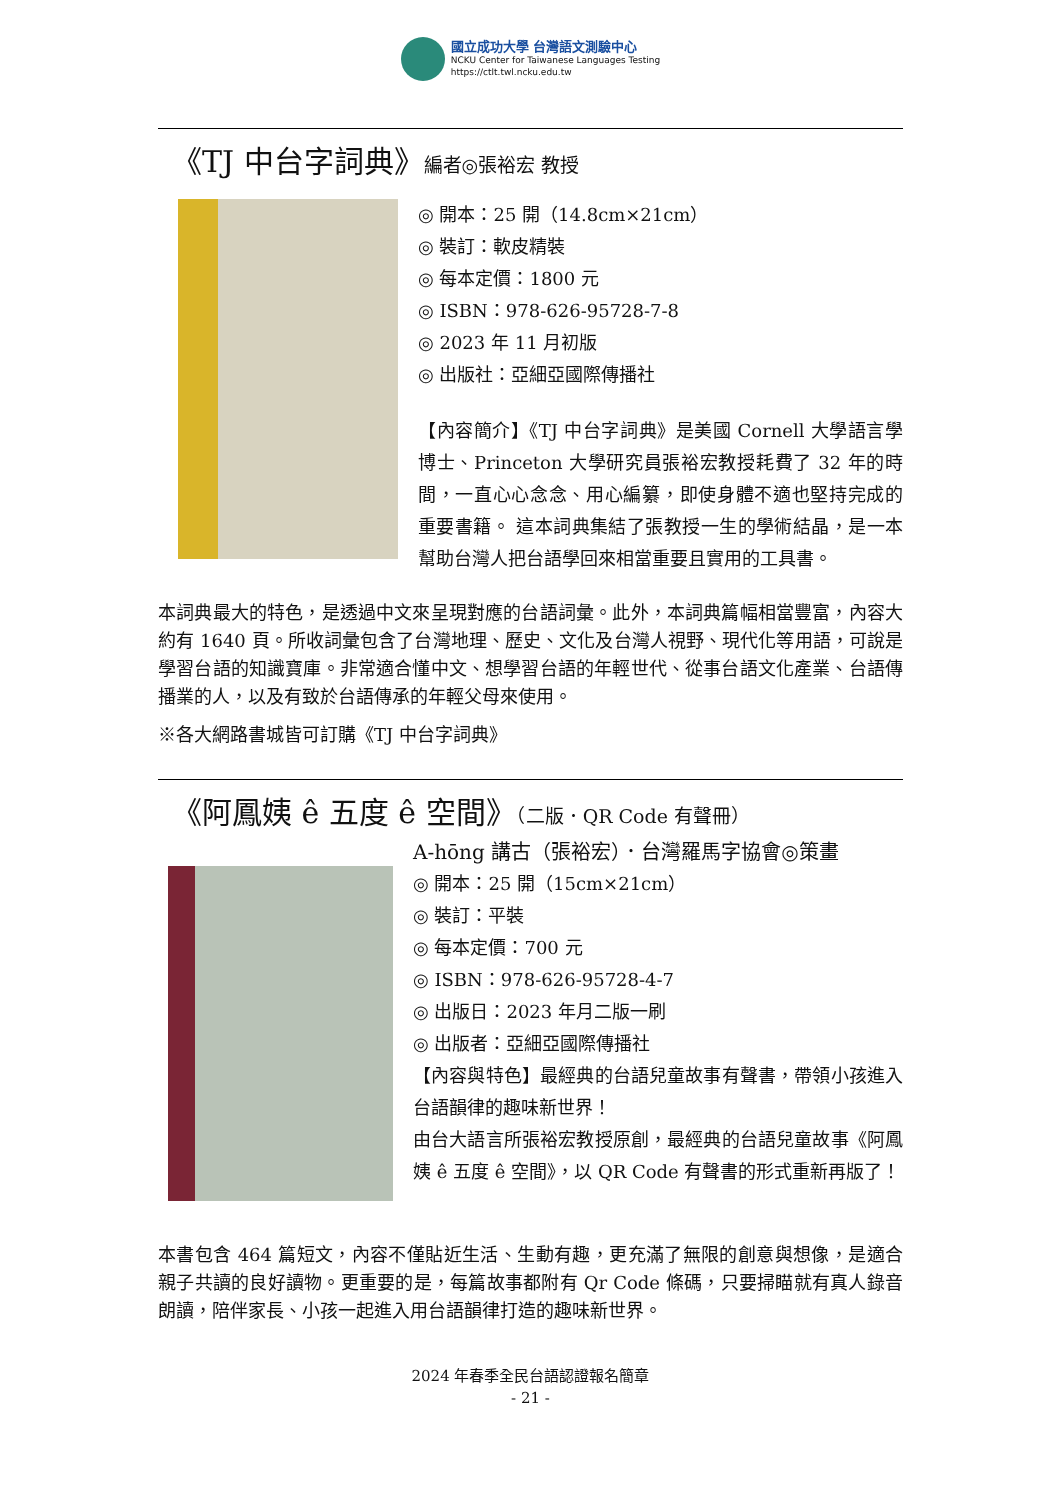國立成功大學 台灣語文測驗中心
NCKU Center for Taiwanese Languages Testing
https://ctlt.twl.ncku.edu.tw
《TJ 中台字詞典》編者◎張裕宏 教授
◎ 開本：25 開（14.8cm×21cm）
◎ 裝訂：軟皮精裝
◎ 每本定價：1800 元
◎ ISBN：978-626-95728-7-8
◎ 2023 年 11 月初版
◎ 出版社：亞細亞國際傳播社
【內容簡介】《TJ 中台字詞典》是美國 Cornell 大學語言學博士、Princeton 大學研究員張裕宏教授耗費了 32 年的時間，一直心心念念、用心編纂，即使身體不適也堅持完成的重要書籍。 這本詞典集結了張教授一生的學術結晶，是一本幫助台灣人把台語學回來相當重要且實用的工具書。
本詞典最大的特色，是透過中文來呈現對應的台語詞彙。此外，本詞典篇幅相當豐富，內容大約有 1640 頁。所收詞彙包含了台灣地理、歷史、文化及台灣人視野、現代化等用語，可說是學習台語的知識寶庫。非常適合懂中文、想學習台語的年輕世代、從事台語文化產業、台語傳播業的人，以及有致於台語傳承的年輕父母來使用。
※各大網路書城皆可訂購《TJ 中台字詞典》
《阿鳳姨 ê 五度 ê 空間》（二版．QR Code 有聲冊）
A-hōng 講古（張裕宏）．台灣羅馬字協會◎策畫
◎ 開本：25 開（15cm×21cm）
◎ 裝訂：平裝
◎ 每本定價：700 元
◎ ISBN：978-626-95728-4-7
◎ 出版日：2023 年月二版一刷
◎ 出版者：亞細亞國際傳播社
【內容與特色】最經典的台語兒童故事有聲書，帶領小孩進入台語韻律的趣味新世界！
由台大語言所張裕宏教授原創，最經典的台語兒童故事《阿鳳姨 ê 五度 ê 空間》，以 QR Code 有聲書的形式重新再版了！
本書包含 464 篇短文，內容不僅貼近生活、生動有趣，更充滿了無限的創意與想像，是適合親子共讀的良好讀物。更重要的是，每篇故事都附有 Qr Code 條碼，只要掃瞄就有真人錄音朗讀，陪伴家長、小孩一起進入用台語韻律打造的趣味新世界。
2024 年春季全民台語認證報名簡章
- 21 -